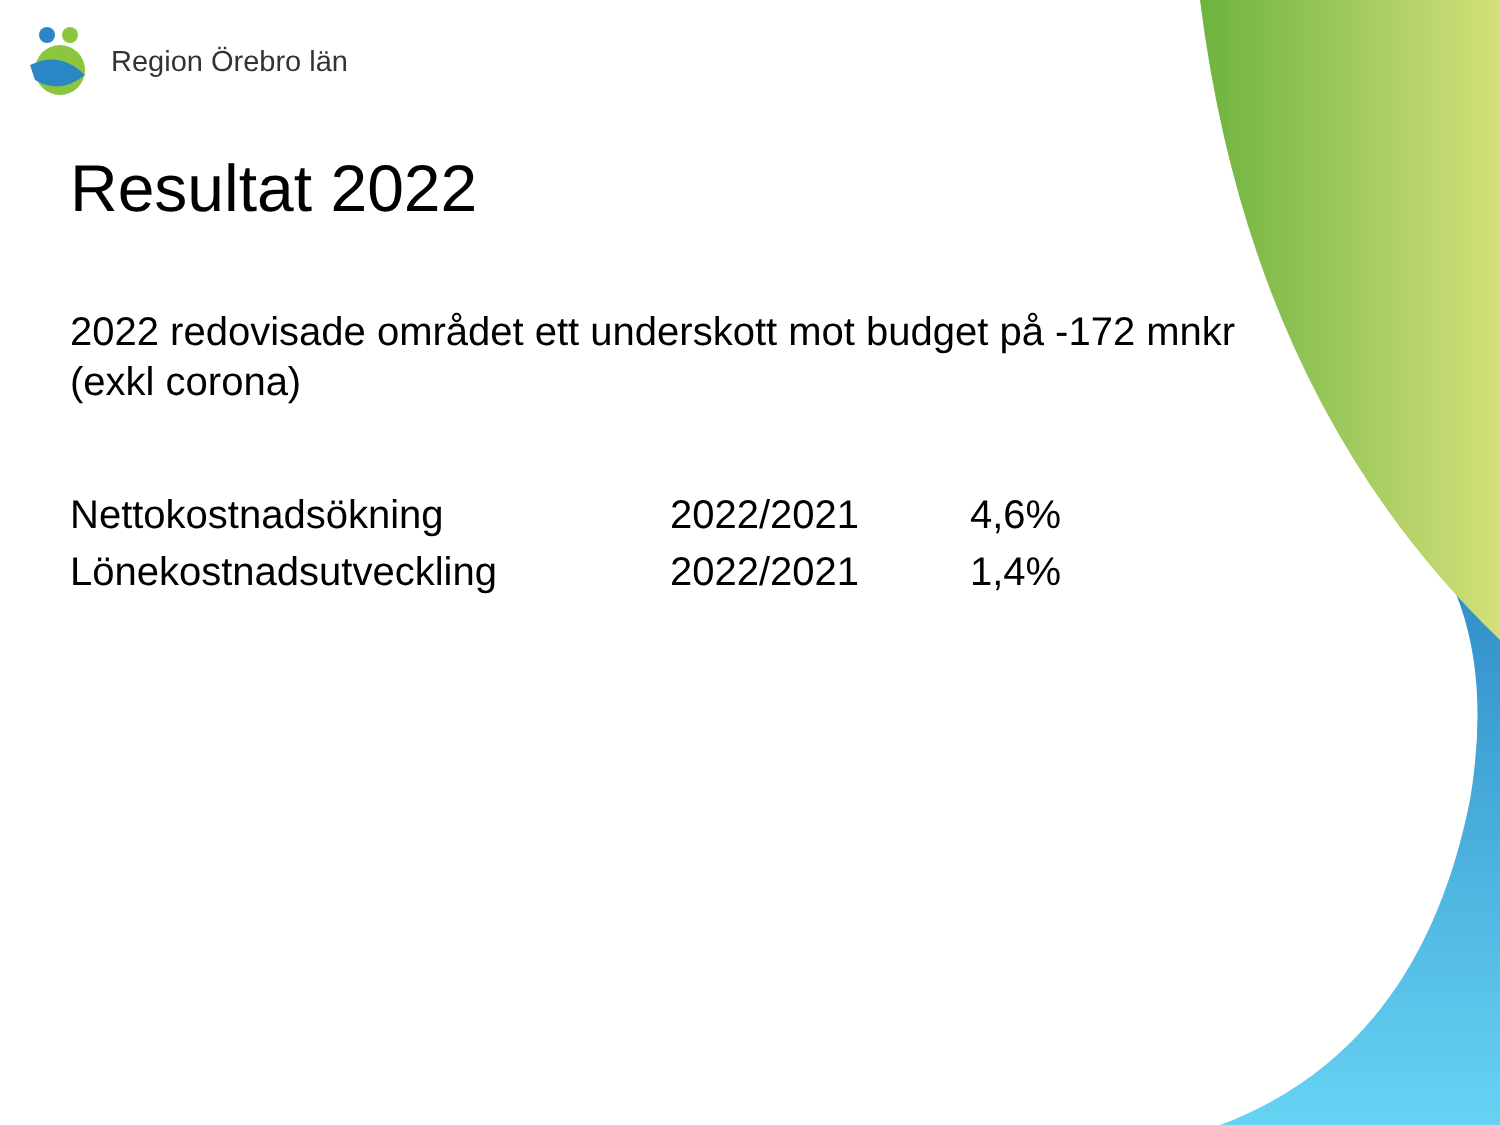Region Örebro län
Resultat 2022
2022 redovisade området ett underskott mot budget på -172 mnkr (exkl corona)
| Nettokostnadsökning | 2022/2021 | 4,6% |
| Lönekostnadsutveckling | 2022/2021 | 1,4% |